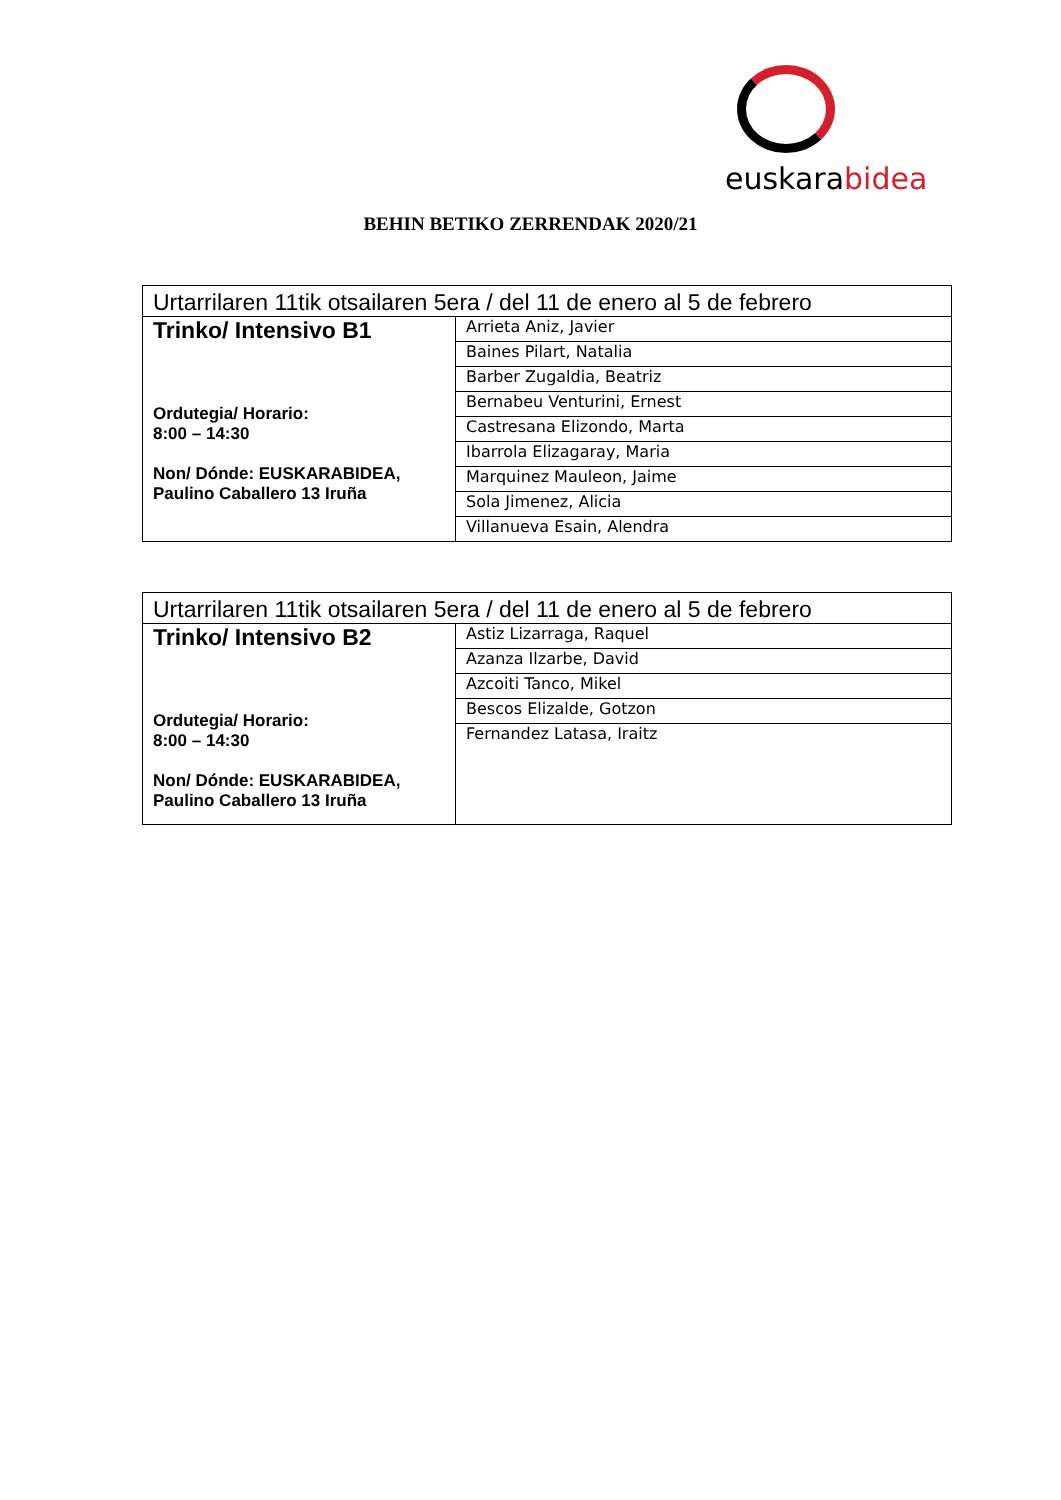euskarabidea
BEHIN BETIKO ZERRENDAK 2020/21
| Urtarrilaren 11tik otsailaren 5era / del 11 de enero al 5 de febrero | |
| Trinko/ Intensivo B1 Ordutegia/ Horario: 8:00 – 14:30 Non/ Dónde: EUSKARABIDEA, Paulino Caballero 13 Iruña | Arrieta Aniz, Javier |
| | Baines Pilart, Natalia |
| | Barber Zugaldia, Beatriz |
| | Bernabeu Venturini, Ernest |
| | Castresana Elizondo, Marta |
| | Ibarrola Elizagaray, Maria |
| | Marquinez Mauleon, Jaime |
| | Sola Jimenez, Alicia |
| | Villanueva Esain, Alendra |
| Urtarrilaren 11tik otsailaren 5era / del 11 de enero al 5 de febrero | |
| Trinko/ Intensivo B2 Ordutegia/ Horario: 8:00 – 14:30 Non/ Dónde: EUSKARABIDEA, Paulino Caballero 13 Iruña | Astiz Lizarraga, Raquel |
| | Azanza Ilzarbe, David |
| | Azcoiti Tanco, Mikel |
| | Bescos Elizalde, Gotzon |
| | Fernandez Latasa, Iraitz |